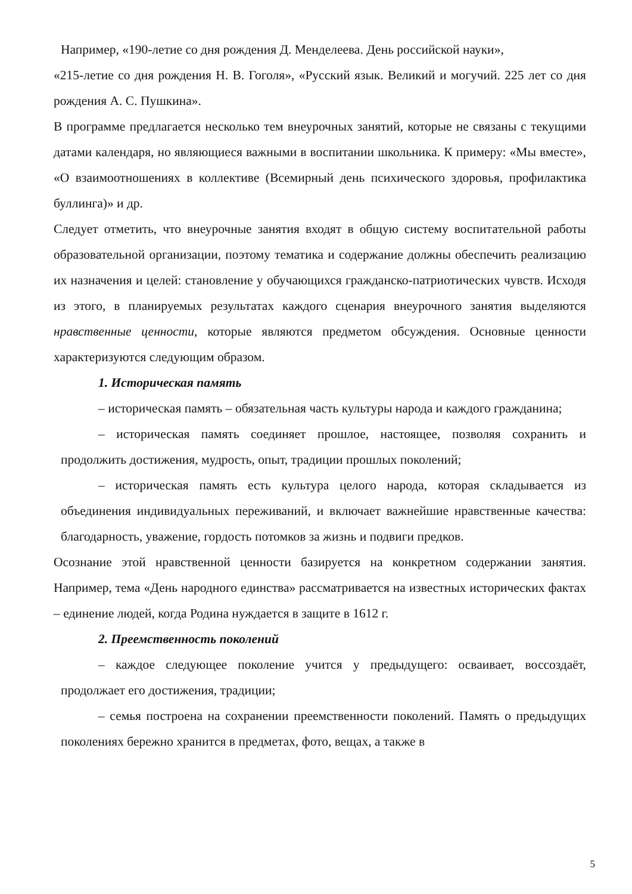Например, «190-летие со дня рождения Д. Менделеева. День российской науки»,
«215-летие со дня рождения Н. В. Гоголя», «Русский язык. Великий и могучий. 225 лет со дня рождения А. С. Пушкина».
В программе предлагается несколько тем внеурочных занятий, которые не связаны с текущими датами календаря, но являющиеся важными в воспитании школьника. К примеру: «Мы вместе», «О взаимоотношениях в коллективе (Всемирный день психического здоровья, профилактика буллинга)» и др.
Следует отметить, что внеурочные занятия входят в общую систему воспитательной работы образовательной организации, поэтому тематика и содержание должны обеспечить реализацию их назначения и целей: становление у обучающихся гражданско-патриотических чувств. Исходя из этого, в планируемых результатах каждого сценария внеурочного занятия выделяются нравственные ценности, которые являются предметом обсуждения. Основные ценности характеризуются следующим образом.
1. Историческая память
– историческая память – обязательная часть культуры народа и каждого гражданина;
– историческая память соединяет прошлое, настоящее, позволяя сохранить и продолжить достижения, мудрость, опыт, традиции прошлых поколений;
– историческая память есть культура целого народа, которая складывается из объединения индивидуальных переживаний, и включает важнейшие нравственные качества: благодарность, уважение, гордость потомков за жизнь и подвиги предков.
Осознание этой нравственной ценности базируется на конкретном содержании занятия. Например, тема «День народного единства» рассматривается на известных исторических фактах – единение людей, когда Родина нуждается в защите в 1612 г.
2. Преемственность поколений
– каждое следующее поколение учится у предыдущего: осваивает, воссоздаёт, продолжает его достижения, традиции;
– семья построена на сохранении преемственности поколений. Память о предыдущих поколениях бережно хранится в предметах, фото, вещах, а также в
5